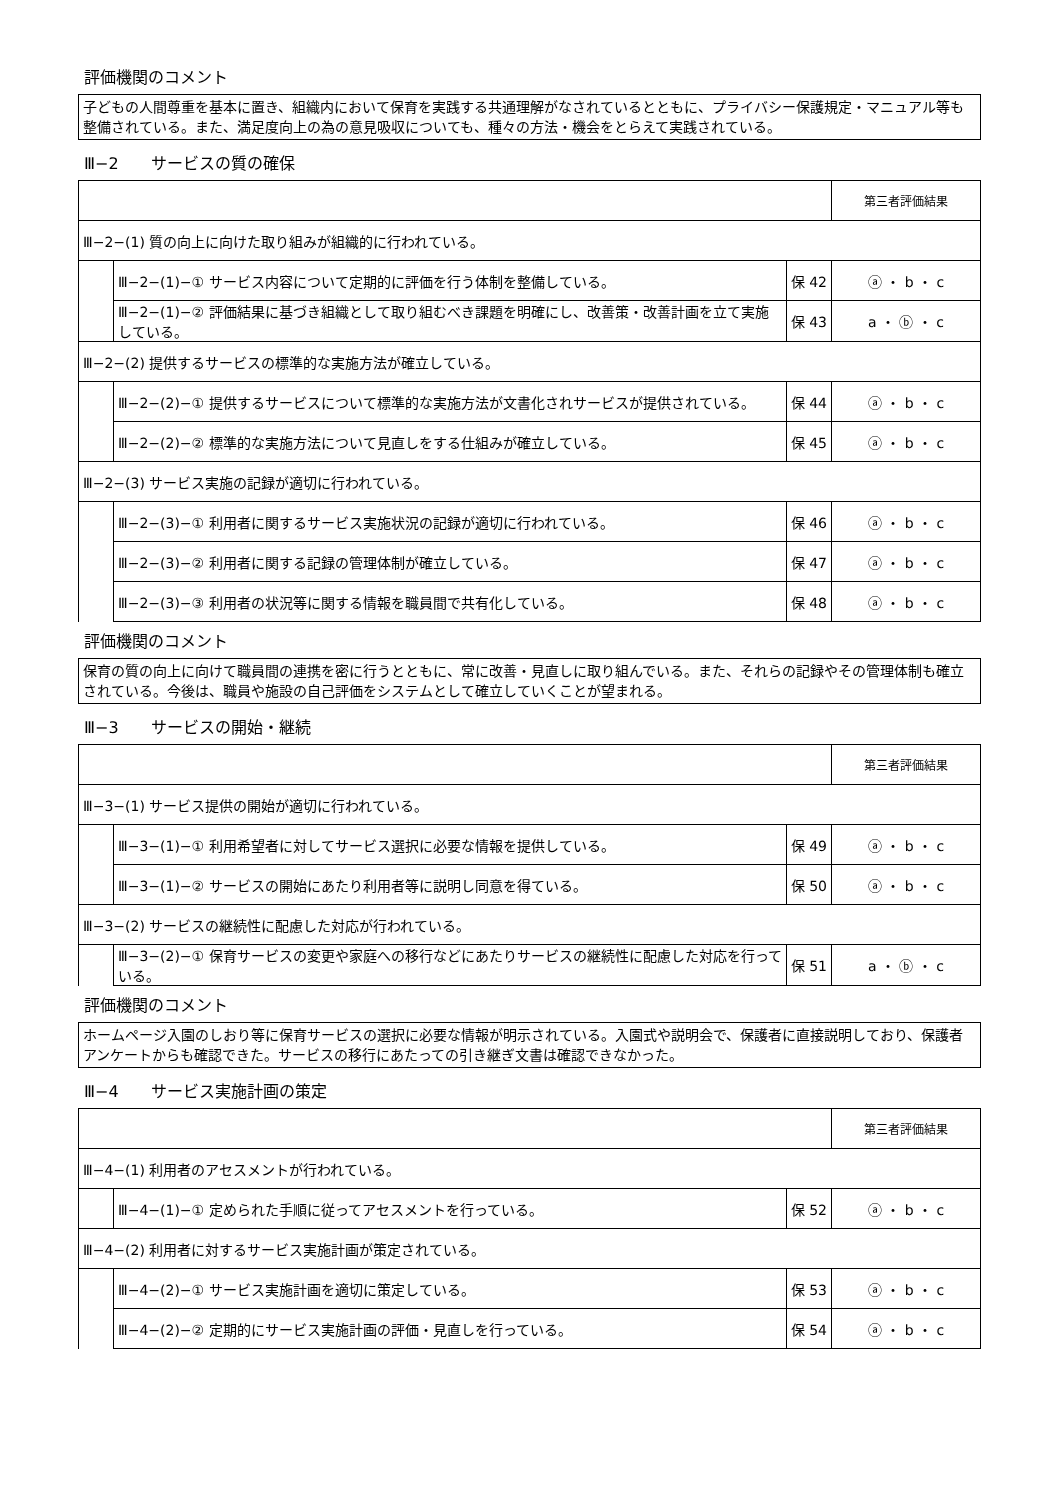評価機関のコメント
子どもの人間尊重を基本に置き、組織内において保育を実践する共通理解がなされているとともに、プライバシー保護規定・マニュアル等も整備されている。また、満足度向上の為の意見吸収についても、種々の方法・機会をとらえて実践されている。
Ⅲ−2　　サービスの質の確保
| | | | 第三者評価結果 |
| Ⅲ−2−(1) 質の向上に向けた取り組みが組織的に行われている。 | | | |
| | Ⅲ−2−(1)−① サービス内容について定期的に評価を行う体制を整備している。 | 保 42 | ⓐ ・ b ・ c |
| | Ⅲ−2−(1)−② 評価結果に基づき組織として取り組むべき課題を明確にし、改善策・改善計画を立て実施している。 | 保 43 | a ・ ⓑ ・ c |
| Ⅲ−2−(2) 提供するサービスの標準的な実施方法が確立している。 | | | |
| | Ⅲ−2−(2)−① 提供するサービスについて標準的な実施方法が文書化されサービスが提供されている。 | 保 44 | ⓐ ・ b ・ c |
| | Ⅲ−2−(2)−② 標準的な実施方法について見直しをする仕組みが確立している。 | 保 45 | ⓐ ・ b ・ c |
| Ⅲ−2−(3) サービス実施の記録が適切に行われている。 | | | |
| | Ⅲ−2−(3)−① 利用者に関するサービス実施状況の記録が適切に行われている。 | 保 46 | ⓐ ・ b ・ c |
| | Ⅲ−2−(3)−② 利用者に関する記録の管理体制が確立している。 | 保 47 | ⓐ ・ b ・ c |
| | Ⅲ−2−(3)−③ 利用者の状況等に関する情報を職員間で共有化している。 | 保 48 | ⓐ ・ b ・ c |
評価機関のコメント
保育の質の向上に向けて職員間の連携を密に行うとともに、常に改善・見直しに取り組んでいる。また、それらの記録やその管理体制も確立されている。今後は、職員や施設の自己評価をシステムとして確立していくことが望まれる。
Ⅲ−3　　サービスの開始・継続
| | | | 第三者評価結果 |
| Ⅲ−3−(1) サービス提供の開始が適切に行われている。 | | | |
| | Ⅲ−3−(1)−① 利用希望者に対してサービス選択に必要な情報を提供している。 | 保 49 | ⓐ ・ b ・ c |
| | Ⅲ−3−(1)−② サービスの開始にあたり利用者等に説明し同意を得ている。 | 保 50 | ⓐ ・ b ・ c |
| Ⅲ−3−(2) サービスの継続性に配慮した対応が行われている。 | | | |
| | Ⅲ−3−(2)−① 保育サービスの変更や家庭への移行などにあたりサービスの継続性に配慮した対応を行っている。 | 保 51 | a ・ ⓑ ・ c |
評価機関のコメント
ホームページ入園のしおり等に保育サービスの選択に必要な情報が明示されている。入園式や説明会で、保護者に直接説明しており、保護者アンケートからも確認できた。サービスの移行にあたっての引き継ぎ文書は確認できなかった。
Ⅲ−4　　サービス実施計画の策定
| | | | 第三者評価結果 |
| Ⅲ−4−(1) 利用者のアセスメントが行われている。 | | | |
| | Ⅲ−4−(1)−① 定められた手順に従ってアセスメントを行っている。 | 保 52 | ⓐ ・ b ・ c |
| Ⅲ−4−(2) 利用者に対するサービス実施計画が策定されている。 | | | |
| | Ⅲ−4−(2)−① サービス実施計画を適切に策定している。 | 保 53 | ⓐ ・ b ・ c |
| | Ⅲ−4−(2)−② 定期的にサービス実施計画の評価・見直しを行っている。 | 保 54 | ⓐ ・ b ・ c |